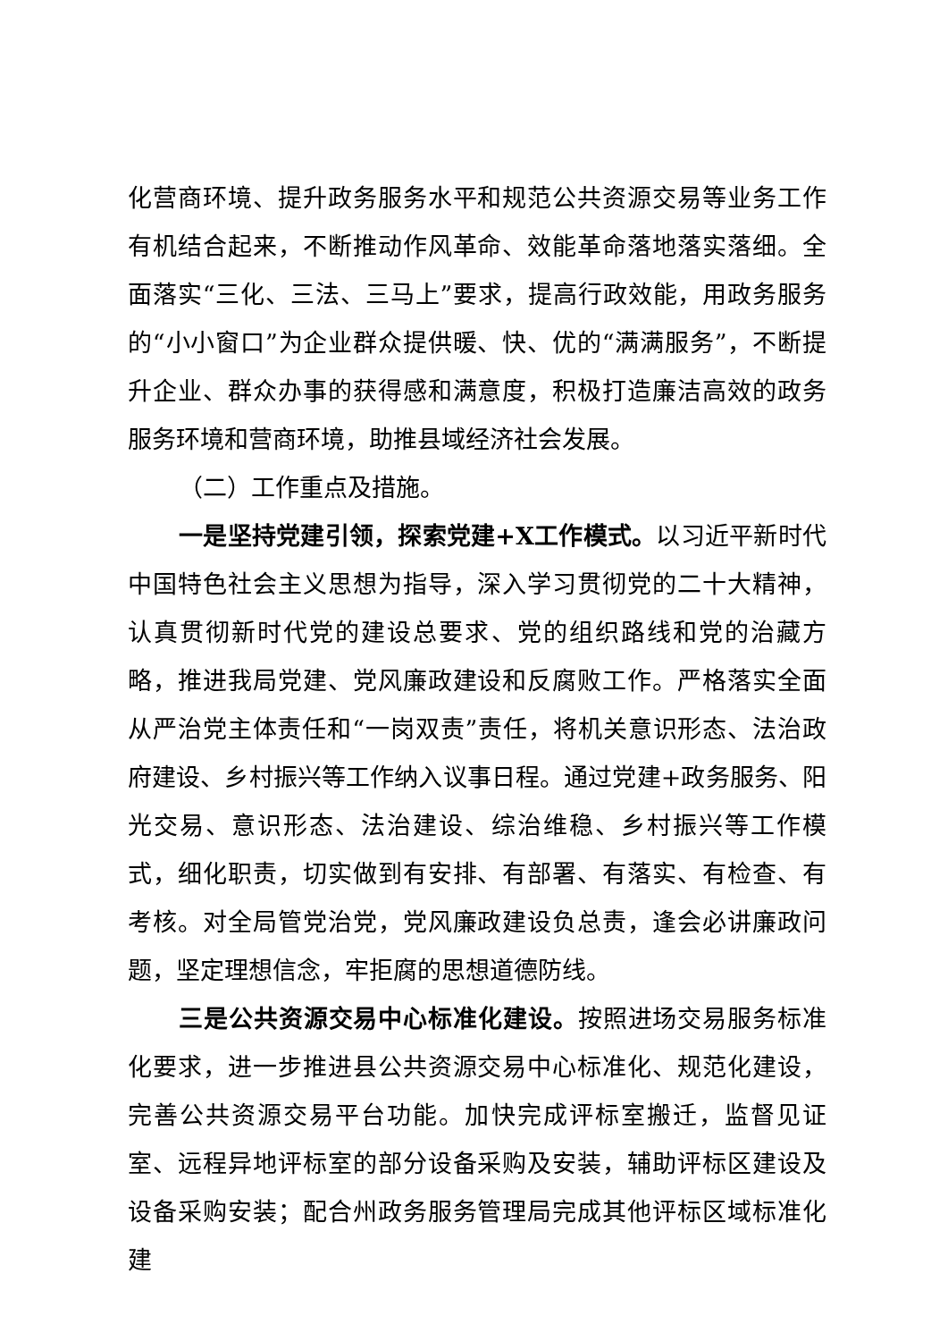化营商环境、提升政务服务水平和规范公共资源交易等业务工作有机结合起来，不断推动作风革命、效能革命落地落实落细。全面落实“三化、三法、三马上”要求，提高行政效能，用政务服务的“小小窗口”为企业群众提供暖、快、优的“满满服务”，不断提升企业、群众办事的获得感和满意度，积极打造廉洁高效的政务服务环境和营商环境，助推县域经济社会发展。
（二）工作重点及措施。
一是坚持党建引领，探索党建+X工作模式。以习近平新时代中国特色社会主义思想为指导，深入学习贯彻党的二十大精神，认真贯彻新时代党的建设总要求、党的组织路线和党的治藏方略，推进我局党建、党风廉政建设和反腐败工作。严格落实全面从严治党主体责任和“一岗双责”责任，将机关意识形态、法治政府建设、乡村振兴等工作纳入议事日程。通过党建+政务服务、阳光交易、意识形态、法治建设、综治维稳、乡村振兴等工作模式，细化职责，切实做到有安排、有部署、有落实、有检查、有考核。对全局管党治党，党风廉政建设负总责，逢会必讲廉政问题，坚定理想信念，牢拒腐的思想道德防线。
三是公共资源交易中心标准化建设。按照进场交易服务标准化要求，进一步推进县公共资源交易中心标准化、规范化建设，完善公共资源交易平台功能。加快完成评标室搬迁，监督见证室、远程异地评标室的部分设备采购及安装，辅助评标区建设及设备采购安装；配合州政务服务管理局完成其他评标区域标准化建